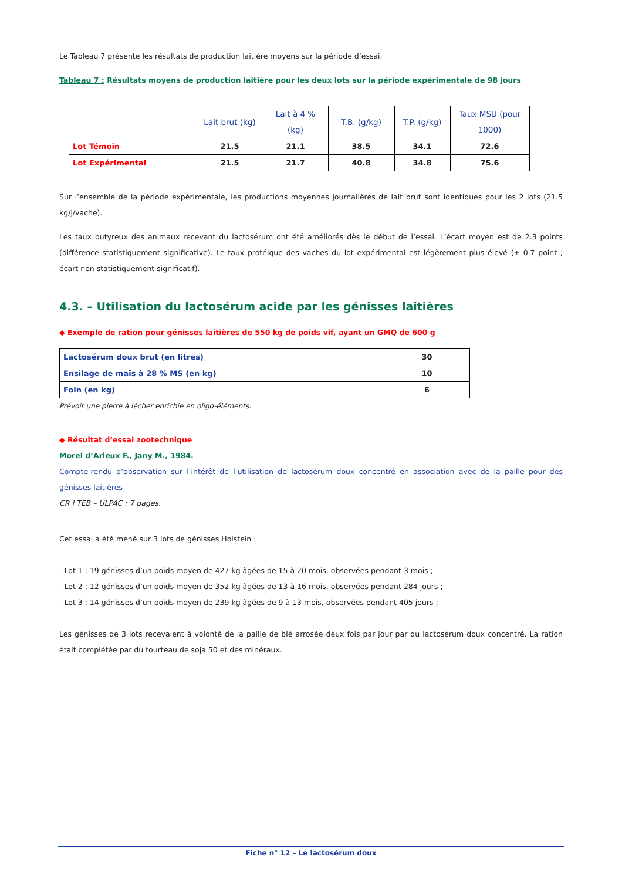Le Tableau 7 présente les résultats de production laitière moyens sur la période d’essai.
Tableau 7 : Résultats moyens de production laitière pour les deux lots sur la période expérimentale de 98 jours
| | Lait brut (kg) | Lait à 4 % (kg) | T.B. (g/kg) | T.P. (g/kg) | Taux MSU (pour 1000) |
| --- | --- | --- | --- | --- | --- |
| Lot Témoin | 21.5 | 21.1 | 38.5 | 34.1 | 72.6 |
| Lot Expérimental | 21.5 | 21.7 | 40.8 | 34.8 | 75.6 |
Sur l’ensemble de la période expérimentale, les productions moyennes journalières de lait brut sont identiques pour les 2 lots (21.5 kg/j/vache).
Les taux butyreux des animaux recevant du lactosérum ont été améliorés dès le début de l’essai. L’écart moyen est de 2.3 points (différence statistiquement significative). Le taux protéique des vaches du lot expérimental est légèrement plus élevé (+ 0.7 point ; écart non statistiquement significatif).
4.3. – Utilisation du lactosérum acide par les génisses laitières
◆ Exemple de ration pour génisses laitières de 550 kg de poids vif, ayant un GMQ de 600 g
| Lactosérum doux brut (en litres) | 30 |
| Ensilage de maïs à 28 % MS (en kg) | 10 |
| Foin (en kg) | 6 |
Prévoir une pierre à lécher enrichie en oligo-éléments.
◆ Résultat d’essai zootechnique
Morel d’Arleux F., Jany M., 1984.
Compte-rendu d’observation sur l’intérêt de l’utilisation de lactosérum doux concentré en association avec de la paille pour des génisses laitières
CR I TEB – ULPAC : 7 pages.
Cet essai a été mené sur 3 lots de génisses Holstein :
- Lot 1 : 19 génisses d’un poids moyen de 427 kg âgées de 15 à 20 mois, observées pendant 3 mois ;
- Lot 2 : 12 génisses d’un poids moyen de 352 kg âgées de 13 à 16 mois, observées pendant 284 jours ;
- Lot 3 : 14 génisses d’un poids moyen de 239 kg âgées de 9 à 13 mois, observées pendant 405 jours ;
Les génisses de 3 lots recevaient à volonté de la paille de blé arrosée deux fois par jour par du lactosérum doux concentré. La ration était complétée par du tourteau de soja 50 et des minéraux.
Fiche n° 12 – Le lactosérum doux